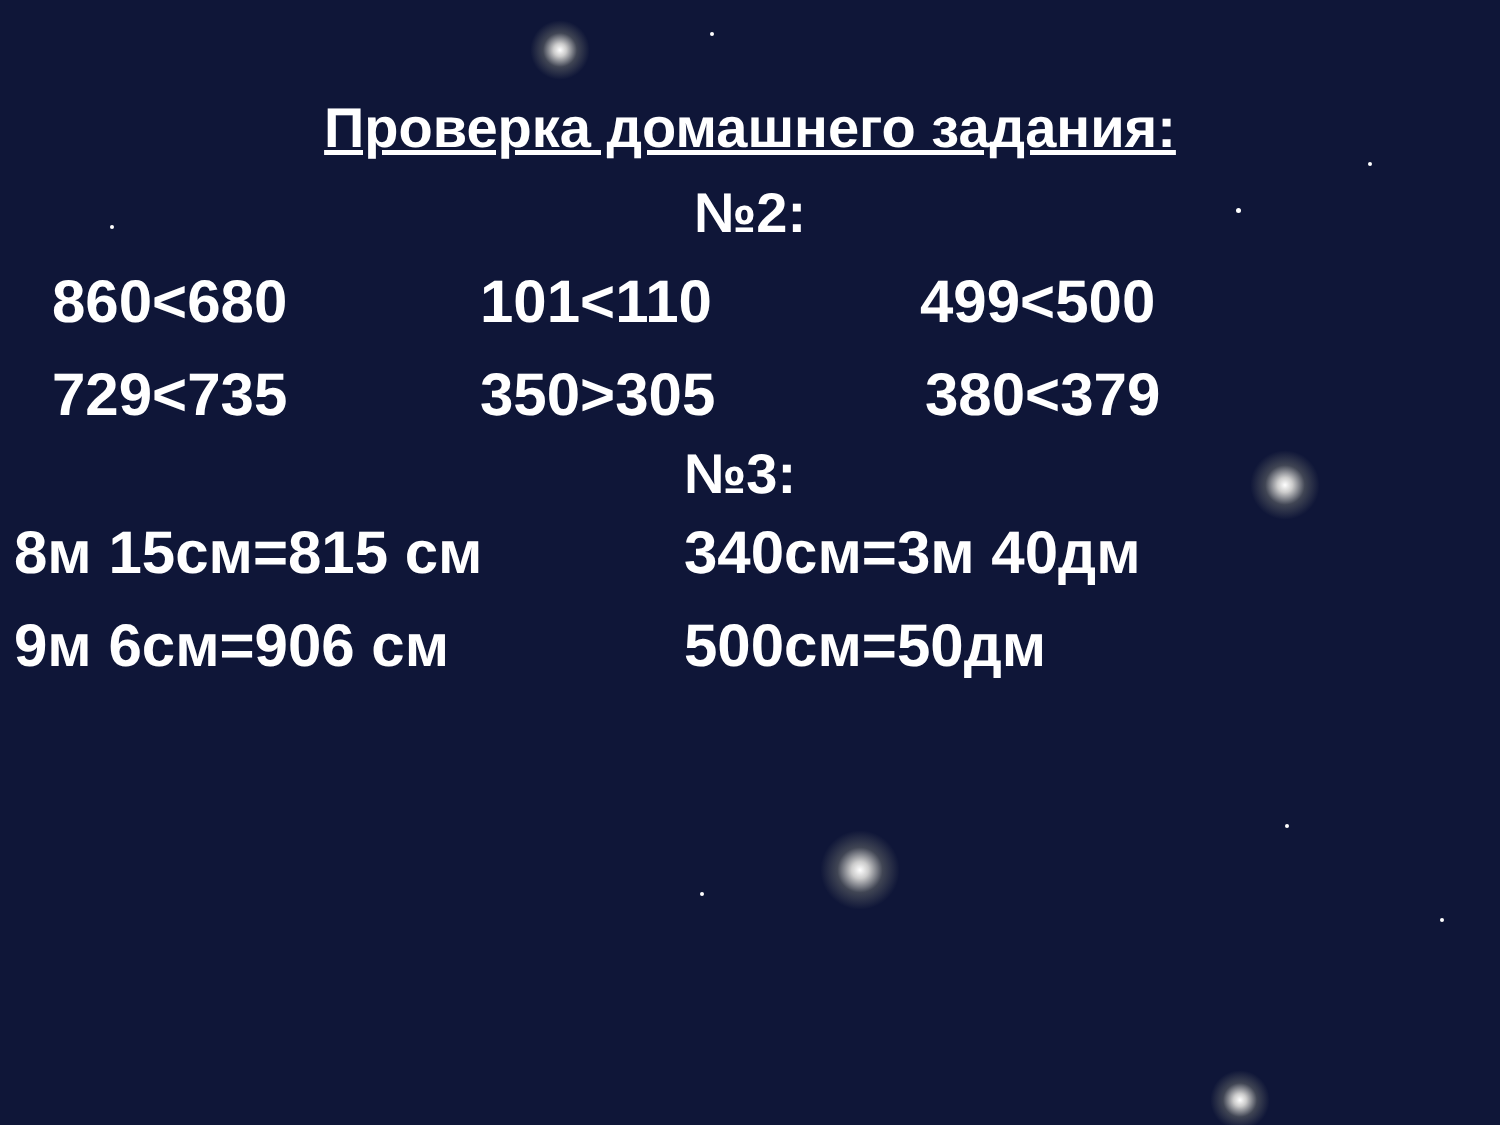Проверка домашнего задания:
№2:
860<680 101<110 499<500
729<735 350>305 380<379
№3:
8м 15см=815 см 340см=3м 40дм
9м 6см=906 см 500см=50дм